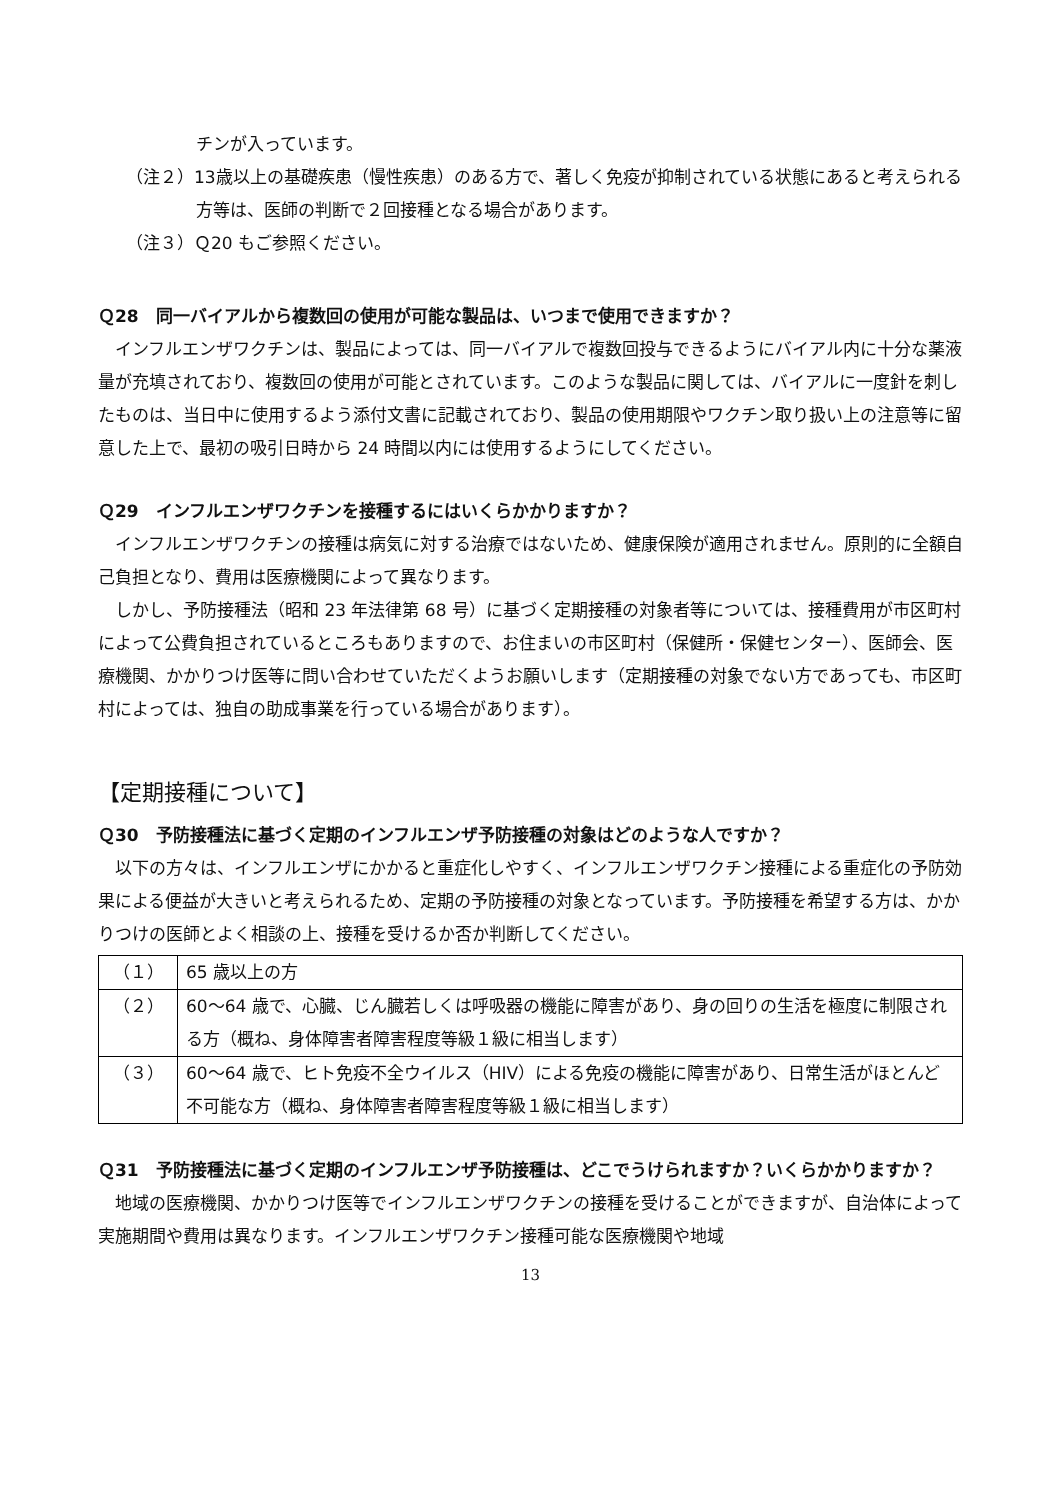チンが入っています。
（注２）13歳以上の基礎疾患（慢性疾患）のある方で、著しく免疫が抑制されている状態にあると考えられる方等は、医師の判断で２回接種となる場合があります。
（注３）Ｑ20 もご参照ください。
Ｑ28　同一バイアルから複数回の使用が可能な製品は、いつまで使用できますか？
インフルエンザワクチンは、製品によっては、同一バイアルで複数回投与できるようにバイアル内に十分な薬液量が充填されており、複数回の使用が可能とされています。このような製品に関しては、バイアルに一度針を刺したものは、当日中に使用するよう添付文書に記載されており、製品の使用期限やワクチン取り扱い上の注意等に留意した上で、最初の吸引日時から 24 時間以内には使用するようにしてください。
Ｑ29　インフルエンザワクチンを接種するにはいくらかかりますか？
インフルエンザワクチンの接種は病気に対する治療ではないため、健康保険が適用されません。原則的に全額自己負担となり、費用は医療機関によって異なります。
しかし、予防接種法（昭和 23 年法律第 68 号）に基づく定期接種の対象者等については、接種費用が市区町村によって公費負担されているところもありますので、お住まいの市区町村（保健所・保健センター）、医師会、医療機関、かかりつけ医等に問い合わせていただくようお願いします（定期接種の対象でない方であっても、市区町村によっては、独自の助成事業を行っている場合があります）。
【定期接種について】
Ｑ30　予防接種法に基づく定期のインフルエンザ予防接種の対象はどのような人ですか？
以下の方々は、インフルエンザにかかると重症化しやすく、インフルエンザワクチン接種による重症化の予防効果による便益が大きいと考えられるため、定期の予防接種の対象となっています。予防接種を希望する方は、かかりつけの医師とよく相談の上、接種を受けるか否か判断してください。
| （１） | 65 歳以上の方 |
| （２） | 60～64 歳で、心臓、じん臓若しくは呼吸器の機能に障害があり、身の回りの生活を極度に制限される方（概ね、身体障害者障害程度等級１級に相当します） |
| （３） | 60～64 歳で、ヒト免疫不全ウイルス（HIV）による免疫の機能に障害があり、日常生活がほとんど不可能な方（概ね、身体障害者障害程度等級１級に相当します） |
Ｑ31　予防接種法に基づく定期のインフルエンザ予防接種は、どこでうけられますか？いくらかかりますか？
地域の医療機関、かかりつけ医等でインフルエンザワクチンの接種を受けることができますが、自治体によって実施期間や費用は異なります。インフルエンザワクチン接種可能な医療機関や地域
13